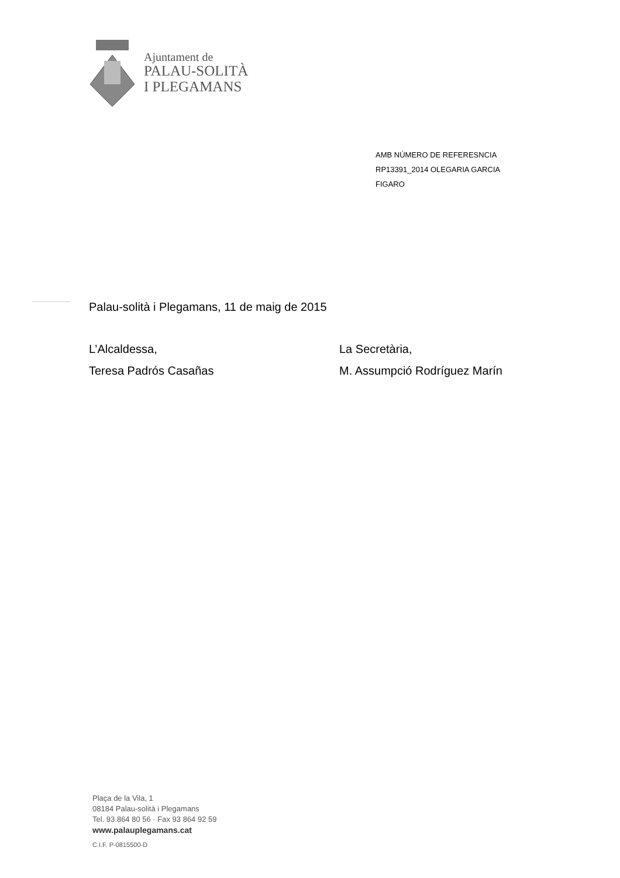Ajuntament de
PALAU-SOLITÀ
I PLEGAMANS
AMB NÚMERO DE REFERESNCIA
RP13391_2014 OLEGARIA GARCIA
FIGARO
Palau-solità i Plegamans, 11 de maig de 2015
L’Alcaldessa,
La Secretària,
Teresa Padrós Casañas
M. Assumpció Rodríguez Marín
Plaça de la Vila, 1
08184 Palau-solità i Plegamans
Tel. 93 864 80 56 · Fax 93 864 92 59
www.palauplegamans.cat
C.I.F. P-0815500-D